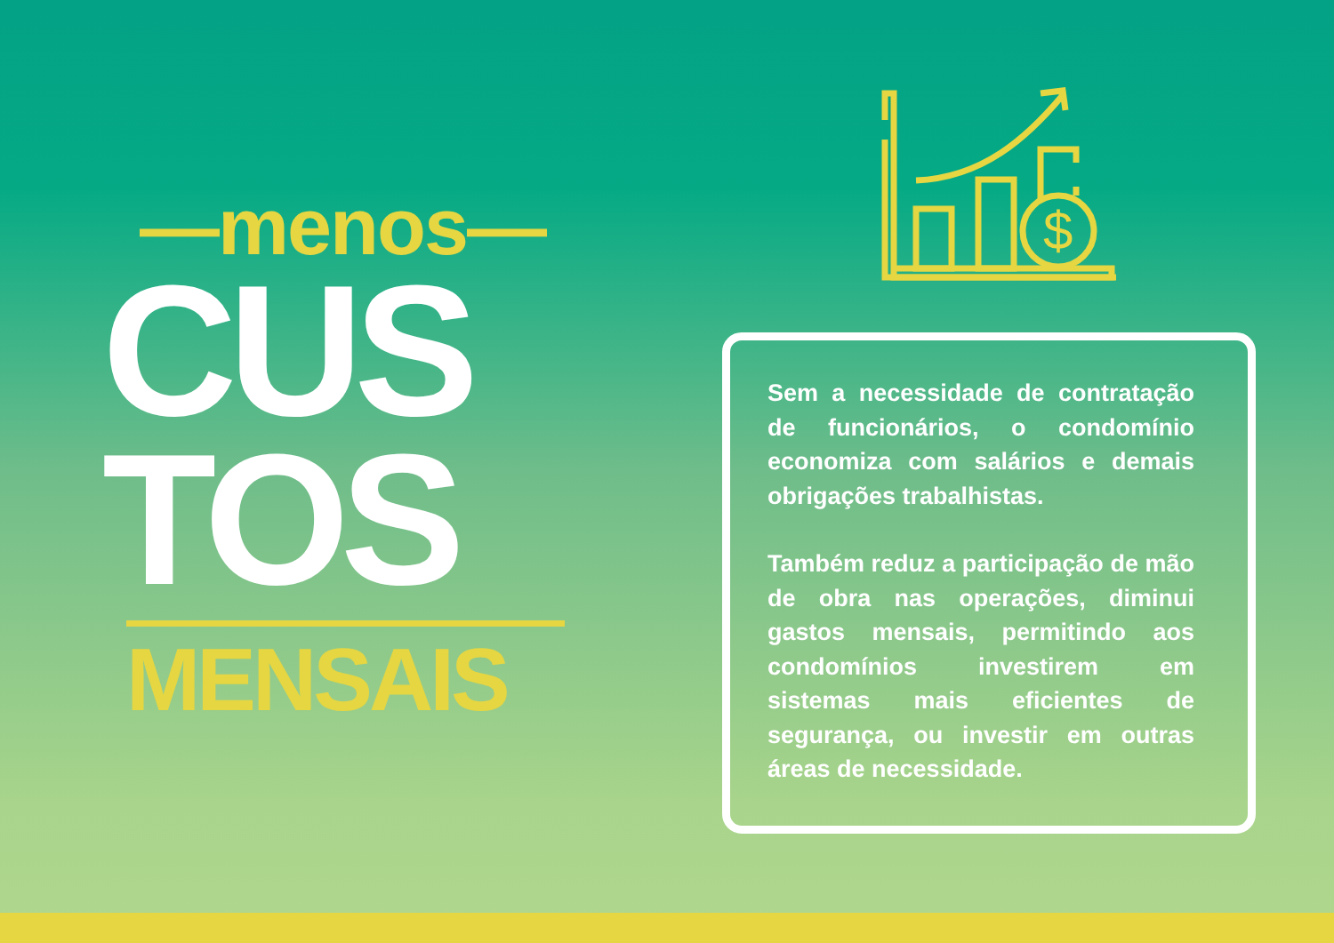—menos—
CUS
TOS
MENSAIS
$
Sem a necessidade de contratação de funcionários, o condomínio economiza com salários e demais obrigações trabalhistas.
Também reduz a participação de mão de obra nas operações, diminui gastos mensais, permitindo aos condomínios investirem em sistemas mais eficientes de segurança, ou investir em outras áreas de necessidade.